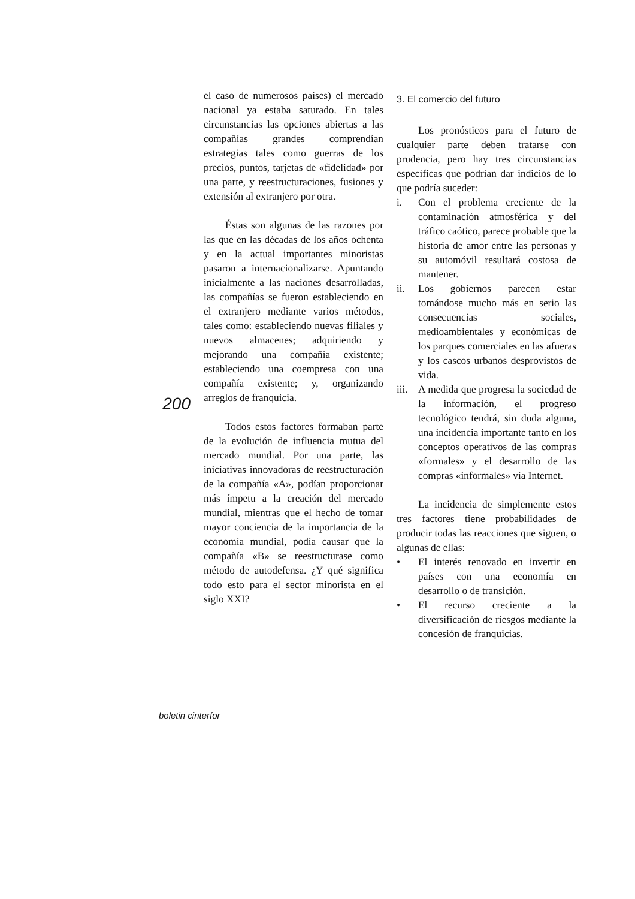200
el caso de numerosos países) el mercado nacional ya estaba saturado. En tales circunstancias las opciones abiertas a las compañías grandes comprendían estrategias tales como guerras de los precios, puntos, tarjetas de «fidelidad» por una parte, y reestructuraciones, fusiones y extensión al extranjero por otra.
Éstas son algunas de las razones por las que en las décadas de los años ochenta y en la actual importantes minoristas pasaron a internacionalizarse. Apuntando inicialmente a las naciones desarrolladas, las compañías se fueron estableciendo en el extranjero mediante varios métodos, tales como: estableciendo nuevas filiales y nuevos almacenes; adquiriendo y mejorando una compañía existente; estableciendo una coempresa con una compañía existente; y, organizando arreglos de franquicia.
Todos estos factores formaban parte de la evolución de influencia mutua del mercado mundial. Por una parte, las iniciativas innovadoras de reestructuración de la compañía «A», podían proporcionar más ímpetu a la creación del mercado mundial, mientras que el hecho de tomar mayor conciencia de la importancia de la economía mundial, podía causar que la compañía «B» se reestructurase como método de autodefensa. ¿Y qué significa todo esto para el sector minorista en el siglo XXI?
3. El comercio del futuro
Los pronósticos para el futuro de cualquier parte deben tratarse con prudencia, pero hay tres circunstancias específicas que podrían dar indicios de lo que podría suceder:
i. Con el problema creciente de la contaminación atmosférica y del tráfico caótico, parece probable que la historia de amor entre las personas y su automóvil resultará costosa de mantener.
ii. Los gobiernos parecen estar tomándose mucho más en serio las consecuencias sociales, medioambientales y económicas de los parques comerciales en las afueras y los cascos urbanos desprovistos de vida.
iii. A medida que progresa la sociedad de la información, el progreso tecnológico tendrá, sin duda alguna, una incidencia importante tanto en los conceptos operativos de las compras «formales» y el desarrollo de las compras «informales» vía Internet.
La incidencia de simplemente estos tres factores tiene probabilidades de producir todas las reacciones que siguen, o algunas de ellas:
• El interés renovado en invertir en países con una economía en desarrollo o de transición.
• El recurso creciente a la diversificación de riesgos mediante la concesión de franquicias.
boletin cinterfor